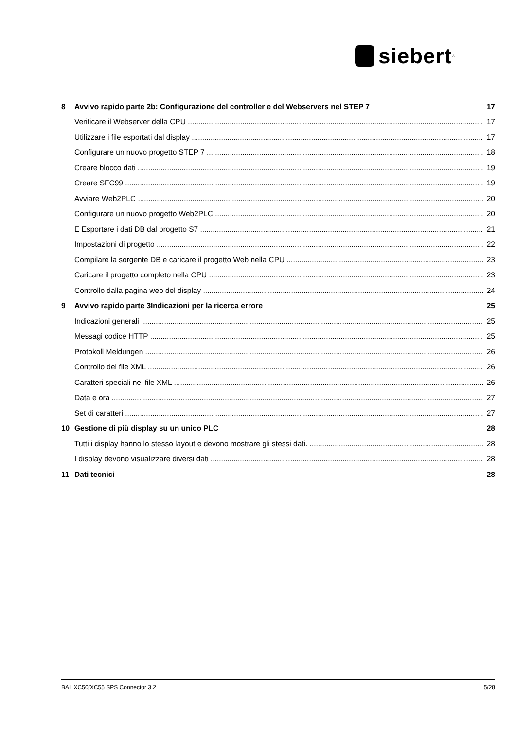siebert<sup>®</sup>
8 Avvivo rapido parte 2b: Configurazione del controller e del Webservers nel STEP 7 17
Verificare il Webserver della CPU 17
Utilizzare i file esportati dal display 17
Configurare un nuovo progetto STEP 7 18
Creare blocco dati 19
Creare SFC99 19
Avviare Web2PLC 20
Configurare un nuovo progetto Web2PLC 20
E Esportare i dati DB dal progetto S7 21
Impostazioni di progetto 22
Compilare la sorgente DB e caricare il progetto Web nella CPU 23
Caricare il progetto completo nella CPU 23
Controllo dalla pagina web del display 24
9 Avvivo rapido parte 3Indicazioni per la ricerca errore 25
Indicazioni generali 25
Messagi codice HTTP 25
Protokoll Meldungen 26
Controllo del file XML 26
Caratteri speciali nel file XML 26
Data e ora 27
Set di caratteri 27
10 Gestione di più display su un unico PLC 28
Tutti i display hanno lo stesso layout e devono mostrare gli stessi dati. 28
I display devono visualizzare diversi dati 28
11 Dati tecnici 28
BAL XC50/XC55 SPS Connector 3.2 5/28